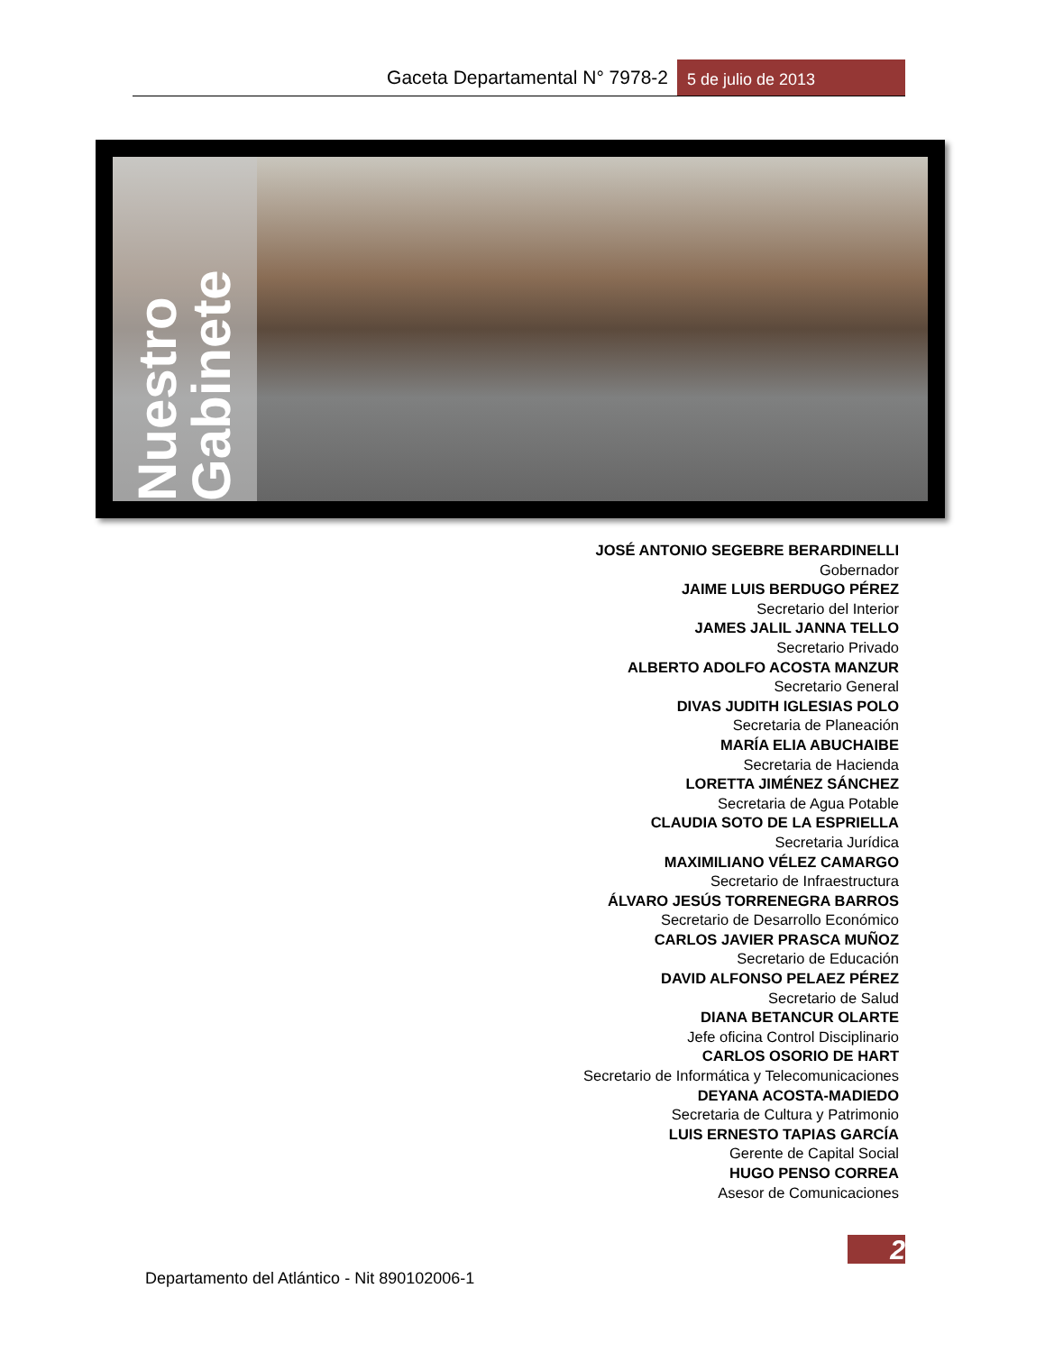Gaceta Departamental N° 7978-2
5 de julio de 2013
Nuestro Gabinete
JOSÉ ANTONIO SEGEBRE BERARDINELLI
Gobernador
JAIME LUIS BERDUGO PÉREZ
Secretario del Interior
JAMES JALIL JANNA TELLO
Secretario Privado
ALBERTO ADOLFO ACOSTA MANZUR
Secretario General
DIVAS JUDITH IGLESIAS POLO
Secretaria de Planeación
MARÍA ELIA ABUCHAIBE
Secretaria de Hacienda
LORETTA JIMÉNEZ SÁNCHEZ
Secretaria de Agua Potable
CLAUDIA SOTO DE LA ESPRIELLA
Secretaria Jurídica
MAXIMILIANO VÉLEZ CAMARGO
Secretario de Infraestructura
ÁLVARO JESÚS TORRENEGRA BARROS
Secretario de Desarrollo Económico
CARLOS JAVIER PRASCA MUÑOZ
Secretario de Educación
DAVID ALFONSO PELAEZ PÉREZ
Secretario de Salud
DIANA BETANCUR OLARTE
Jefe oficina Control Disciplinario
CARLOS OSORIO DE HART
Secretario de Informática y Telecomunicaciones
DEYANA ACOSTA-MADIEDO
Secretaria de Cultura y Patrimonio
LUIS ERNESTO TAPIAS GARCÍA
Gerente de Capital Social
HUGO PENSO CORREA
Asesor de Comunicaciones
2
Departamento del Atlántico - Nit 890102006-1